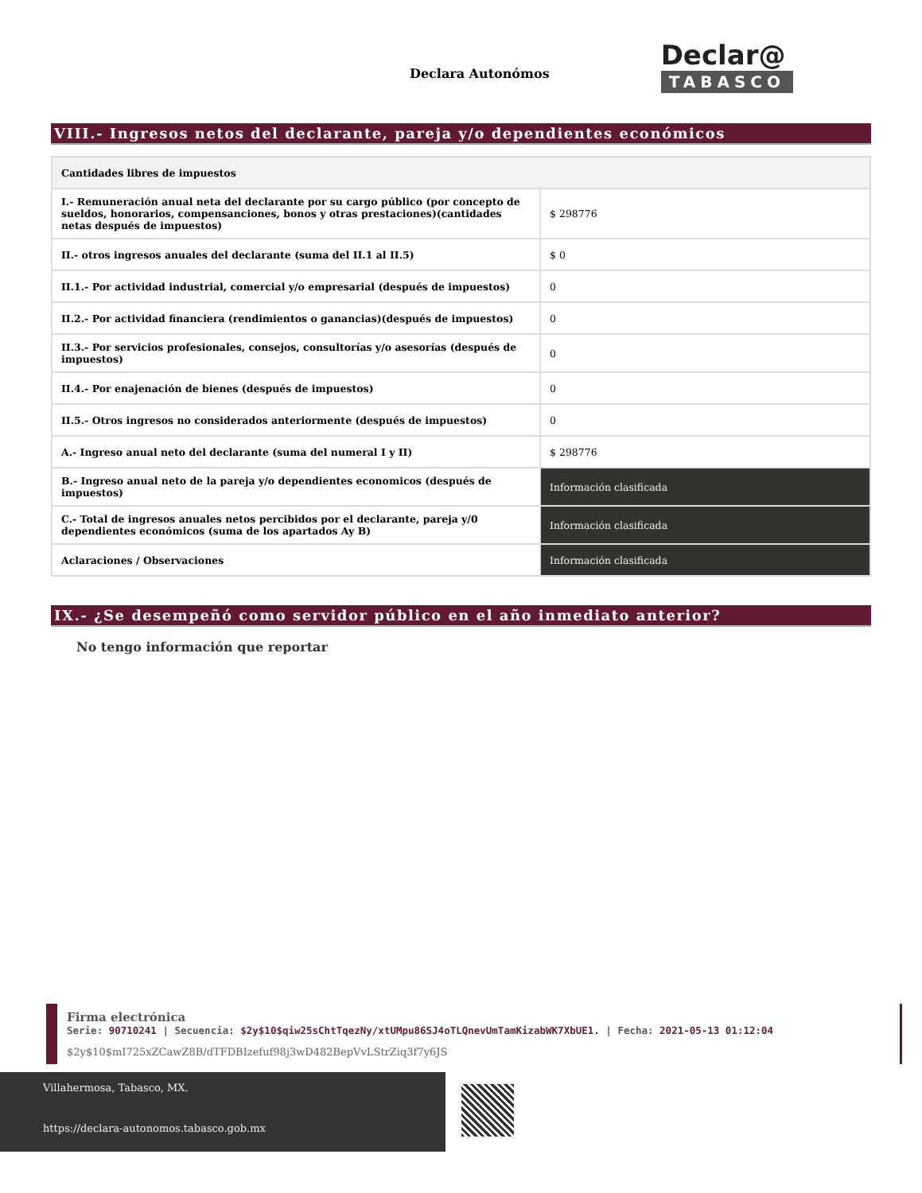Declara Autonómos
Declar@
TABASCO
VIII.- Ingresos netos del declarante, pareja y/o dependientes económicos
| Cantidades libres de impuestos | |
| --- | --- |
| I.- Remuneración anual neta del declarante por su cargo público (por concepto de sueldos, honorarios, compensanciones, bonos y otras prestaciones)(cantidades netas después de impuestos) | $ 298776 |
| II.- otros ingresos anuales del declarante (suma del II.1 al II.5) | $ 0 |
| II.1.- Por actividad industrial, comercial y/o empresarial (después de impuestos) | 0 |
| II.2.- Por actividad financiera (rendimientos o ganancias)(después de impuestos) | 0 |
| II.3.- Por servicios profesionales, consejos, consultorías y/o asesorías (después de impuestos) | 0 |
| II.4.- Por enajenación de bienes (después de impuestos) | 0 |
| II.5.- Otros ingresos no considerados anteriormente (después de impuestos) | 0 |
| A.- Ingreso anual neto del declarante (suma del numeral I y II) | $ 298776 |
| B.- Ingreso anual neto de la pareja y/o dependientes economicos (después de impuestos) | Información clasificada |
| C.- Total de ingresos anuales netos percibidos por el declarante, pareja y/0 dependientes económicos (suma de los apartados Ay B) | Información clasificada |
| Aclaraciones / Observaciones | Información clasificada |
IX.- ¿Se desempeñó como servidor público en el año inmediato anterior?
No tengo información que reportar
Firma electrónica
Serie: 90710241 | Secuencia: $2y$10$qiw25sChtTqezNy/xtUMpu86SJ4oTLQnevUmTamKizabWK7XbUE1. | Fecha: 2021-05-13 01:12:04
$2y$10$mI725xZCawZ8B/dTFDBIzefuf98j3wD482BepVvLStrZiq3f7y6JS
Villahermosa, Tabasco, MX.
https://declara-autonomos.tabasco.gob.mx